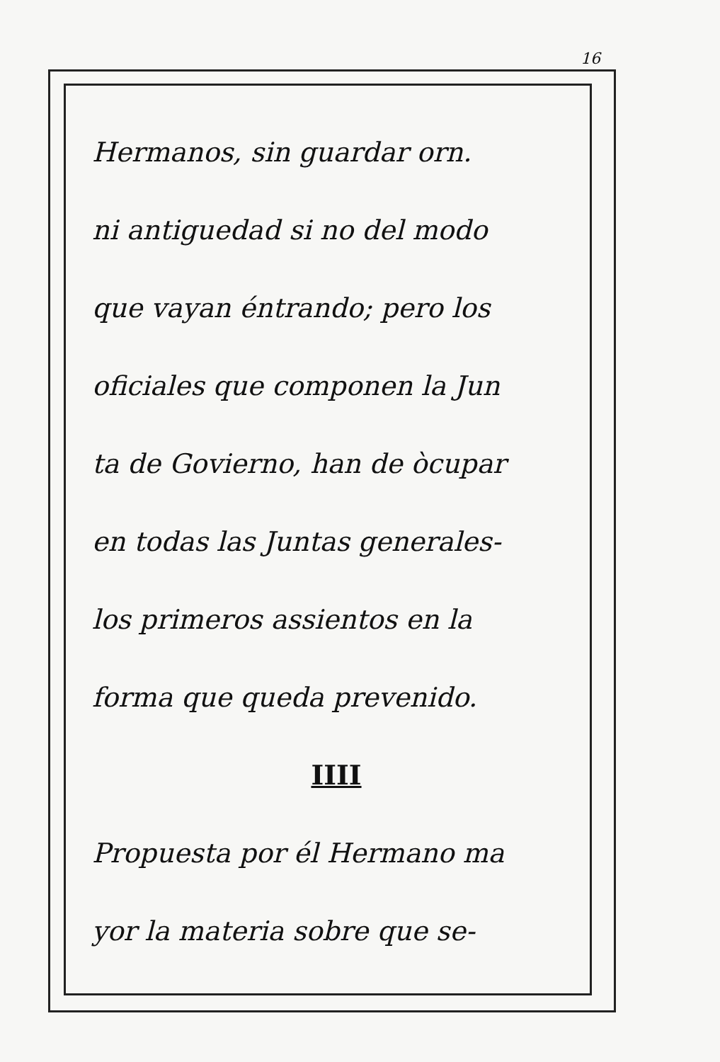16
Hermanos, sin guardar orn.
ni antiguedad si no del modo
que vayan éntrando; pero los
oficiales que componen la Jun
ta de Govierno, han de òcupar
en todas las Juntas generales-
los primeros assientos en la
forma que queda prevenido.
IIII
Propuesta por él Hermano ma
yor la materia sobre que se-